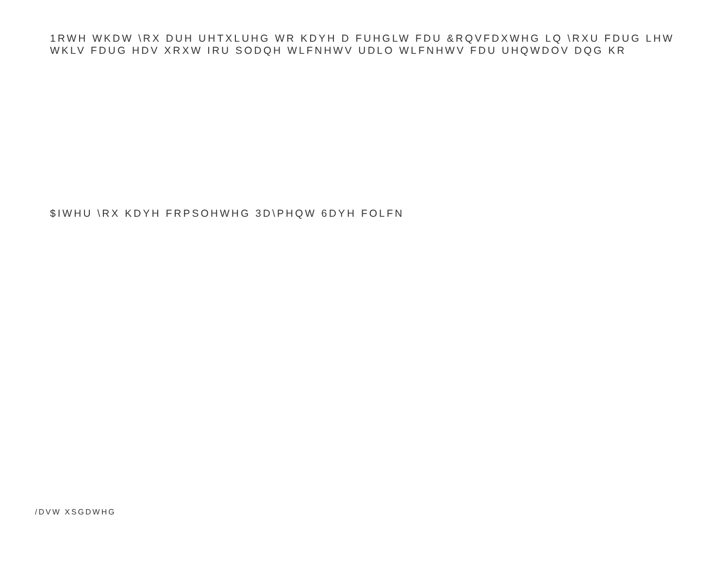1RWH WKDW \RX DUH UHTXLUHG WR KDYH D FUHGLW FDU &RQVFDXWHG LQ \RXU FDUG LHW
WKLV FDUG HDV XRXW IRU SODQH WLFNHWV UDLO WLFNHWV FDU UHQWDOV DQG KR
$IWHU \RX KDYH FRPSOHWHG 3D\PHQW 6DYH FOLFN
/DVW XSGDWHG